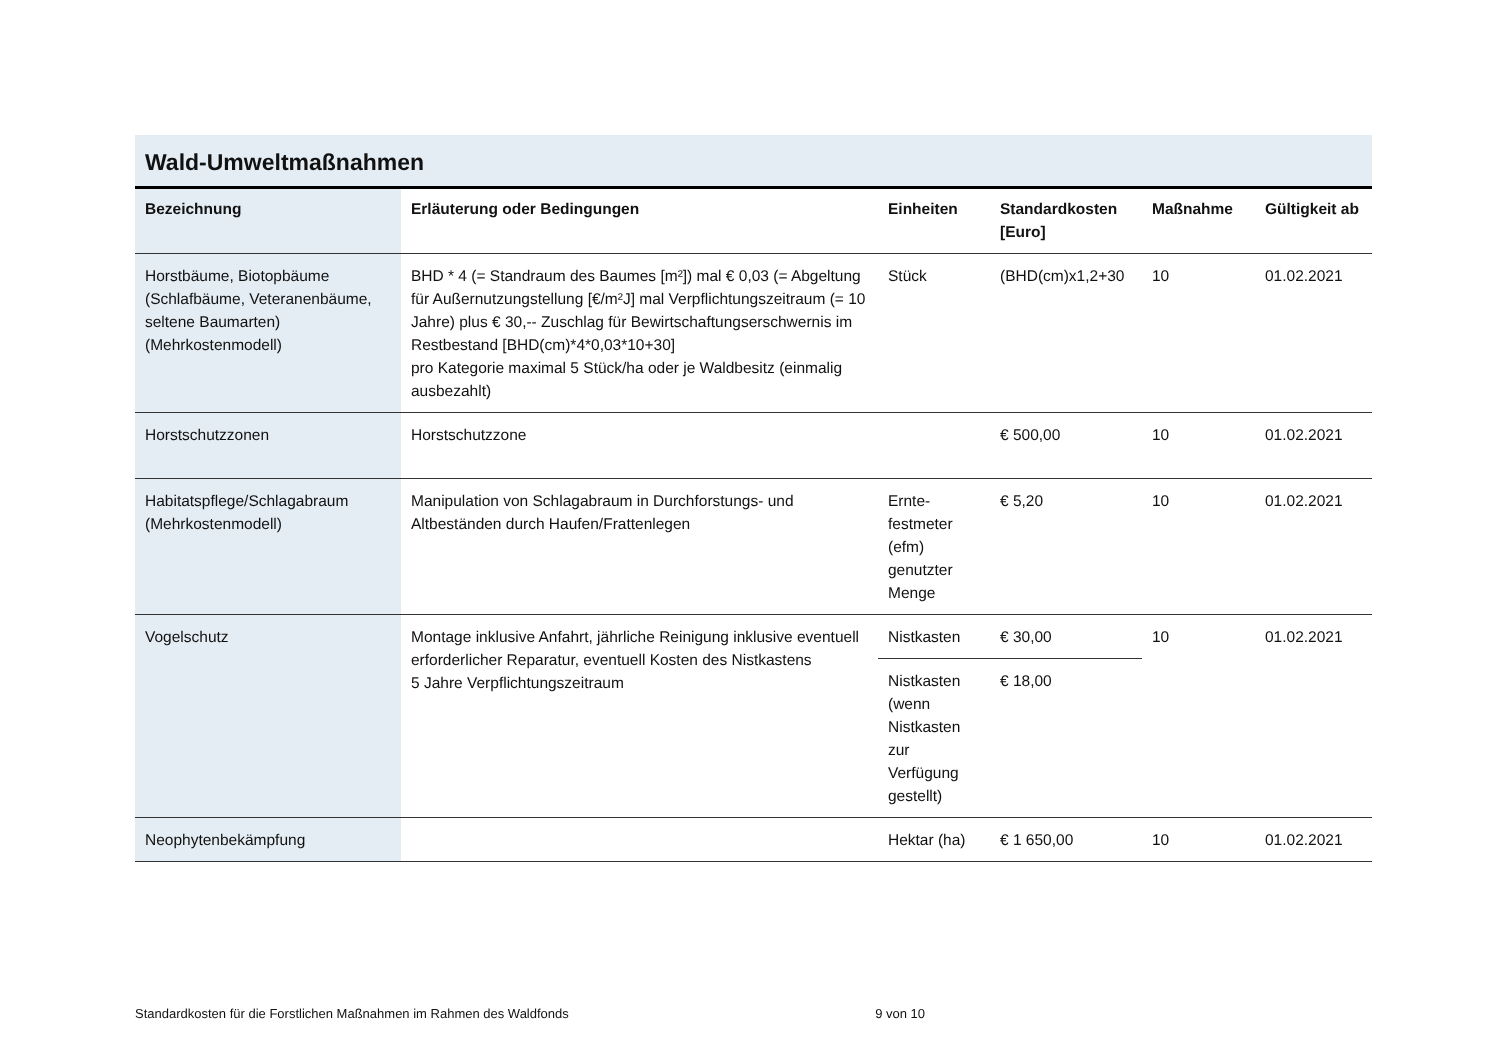Wald-Umweltmaßnahmen
| Bezeichnung | Erläuterung oder Bedingungen | Einheiten | Standardkosten [Euro] | Maßnahme | Gültigkeit ab |
| --- | --- | --- | --- | --- | --- |
| Horstbäume, Biotopbäume (Schlafbäume, Veteranenbäume, seltene Baumarten) (Mehrkostenmodell) | BHD * 4 (= Standraum des Baumes [m²]) mal € 0,03 (= Abgeltung für Außernutzungstellung [€/m²J] mal Verpflichtungszeitraum (= 10 Jahre) plus € 30,-- Zuschlag für Bewirtschaftungserschwernis im Restbestand [BHD(cm)*4*0,03*10+30] pro Kategorie maximal 5 Stück/ha oder je Waldbesitz (einmalig ausbezahlt) | Stück | (BHD(cm)x1,2+30 | 10 | 01.02.2021 |
| Horstschutzzonen | Horstschutzzone | | € 500,00 | 10 | 01.02.2021 |
| Habitatspflege/Schlagabraum (Mehrkostenmodell) | Manipulation von Schlagabraum in Durchforstungs- und Altbeständen durch Haufen/Frattenlegen | Ernte-festmeter (efm) genutzter Menge | € 5,20 | 10 | 01.02.2021 |
| Vogelschutz | Montage inklusive Anfahrt, jährliche Reinigung inklusive eventuell erforderlicher Reparatur, eventuell Kosten des Nistkastens 5 Jahre Verpflichtungszeitraum | Nistkasten | € 30,00 | 10 | 01.02.2021 |
| | | Nistkasten (wenn Nistkasten zur Verfügung gestellt) | € 18,00 | | |
| Neophytenbekämpfung | | Hektar (ha) | € 1 650,00 | 10 | 01.02.2021 |
Standardkosten für die Forstlichen Maßnahmen im Rahmen des Waldfonds 9 von 10